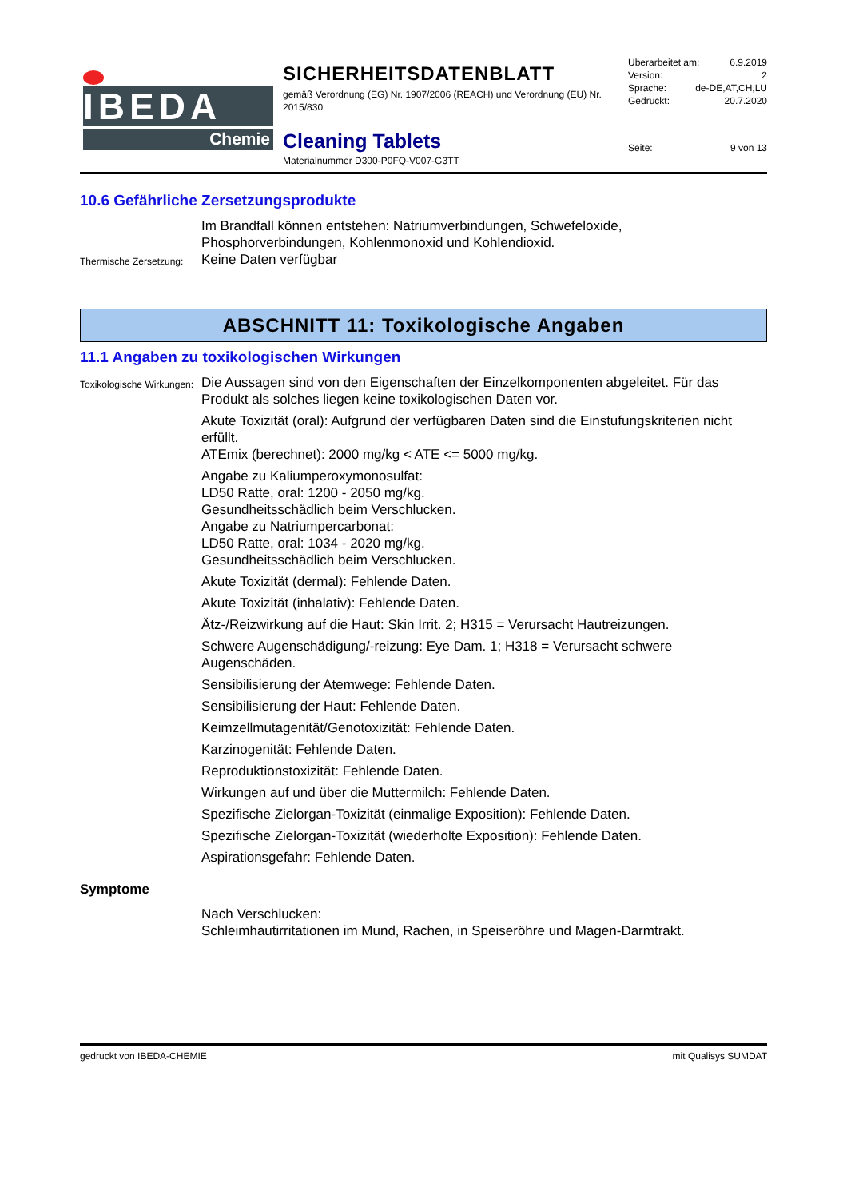IBEDA
Chemie
SICHERHEITSDATENBLATT
gemäß Verordnung (EG) Nr. 1907/2006 (REACH) und Verordnung (EU) Nr. 2015/830
Cleaning Tablets
Materialnummer D300-P0FQ-V007-G3TT
Überarbeitet am: 6.9.2019
Version: 2
Sprache: de-DE,AT,CH,LU
Gedruckt: 20.7.2020
Seite: 9 von 13
10.6 Gefährliche Zersetzungsprodukte
Im Brandfall können entstehen: Natriumverbindungen, Schwefeloxide, Phosphorverbindungen, Kohlenmonoxid und Kohlendioxid.
Thermische Zersetzung:
Keine Daten verfügbar
ABSCHNITT 11: Toxikologische Angaben
11.1 Angaben zu toxikologischen Wirkungen
Toxikologische Wirkungen:
Die Aussagen sind von den Eigenschaften der Einzelkomponenten abgeleitet. Für das Produkt als solches liegen keine toxikologischen Daten vor.
Akute Toxizität (oral): Aufgrund der verfügbaren Daten sind die Einstufungskriterien nicht erfüllt.
ATEmix (berechnet): 2000 mg/kg < ATE <= 5000 mg/kg.
Angabe zu Kaliumperoxymonosulfat:
LD50 Ratte, oral: 1200 - 2050 mg/kg.
Gesundheitsschädlich beim Verschlucken.
Angabe zu Natriumpercarbonat:
LD50 Ratte, oral: 1034 - 2020 mg/kg.
Gesundheitsschädlich beim Verschlucken.
Akute Toxizität (dermal): Fehlende Daten.
Akute Toxizität (inhalativ): Fehlende Daten.
Ätz-/Reizwirkung auf die Haut: Skin Irrit. 2; H315 = Verursacht Hautreizungen.
Schwere Augenschädigung/-reizung: Eye Dam. 1; H318 = Verursacht schwere Augenschäden.
Sensibilisierung der Atemwege: Fehlende Daten.
Sensibilisierung der Haut: Fehlende Daten.
Keimzellmutagenität/Genotoxizität: Fehlende Daten.
Karzinogenität: Fehlende Daten.
Reproduktionstoxizität: Fehlende Daten.
Wirkungen auf und über die Muttermilch: Fehlende Daten.
Spezifische Zielorgan-Toxizität (einmalige Exposition): Fehlende Daten.
Spezifische Zielorgan-Toxizität (wiederholte Exposition): Fehlende Daten.
Aspirationsgefahr: Fehlende Daten.
Symptome
Nach Verschlucken:
Schleimhautirritationen im Mund, Rachen, in Speiseröhre und Magen-Darmtrakt.
gedruckt von IBEDA-CHEMIE mit Qualisys SUMDAT